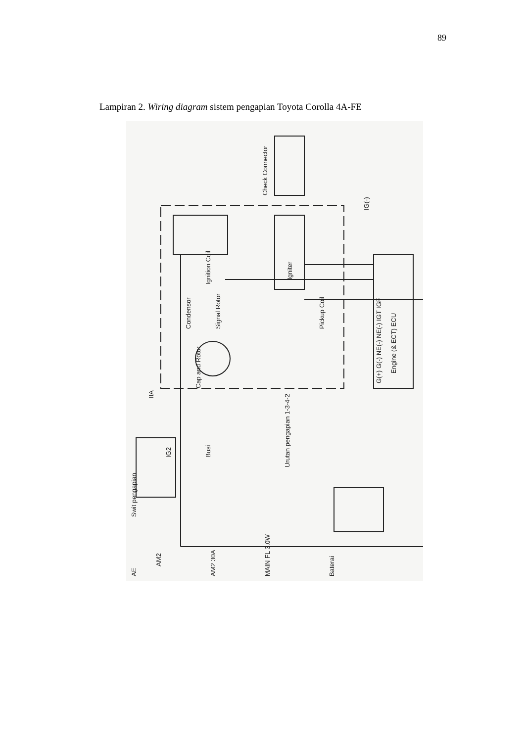89
Lampiran 2. Wiring diagram sistem pengapian Toyota Corolla 4A-FE
Ignition Coil
Igniter
Engine (& ECT) ECU
Check Connector
Pickup Coil
Signal Rotor
Cap and Rotor
Condensor
IG2
Swit pengapian
Busi
Urutan pengapian 1-3-4-2
AM2 30A
MAIN FL 3.0W
Baterai
AE
IIA
IG(-)
G(+) G(-) NE(-) NE(-) IGT IGF
AM2